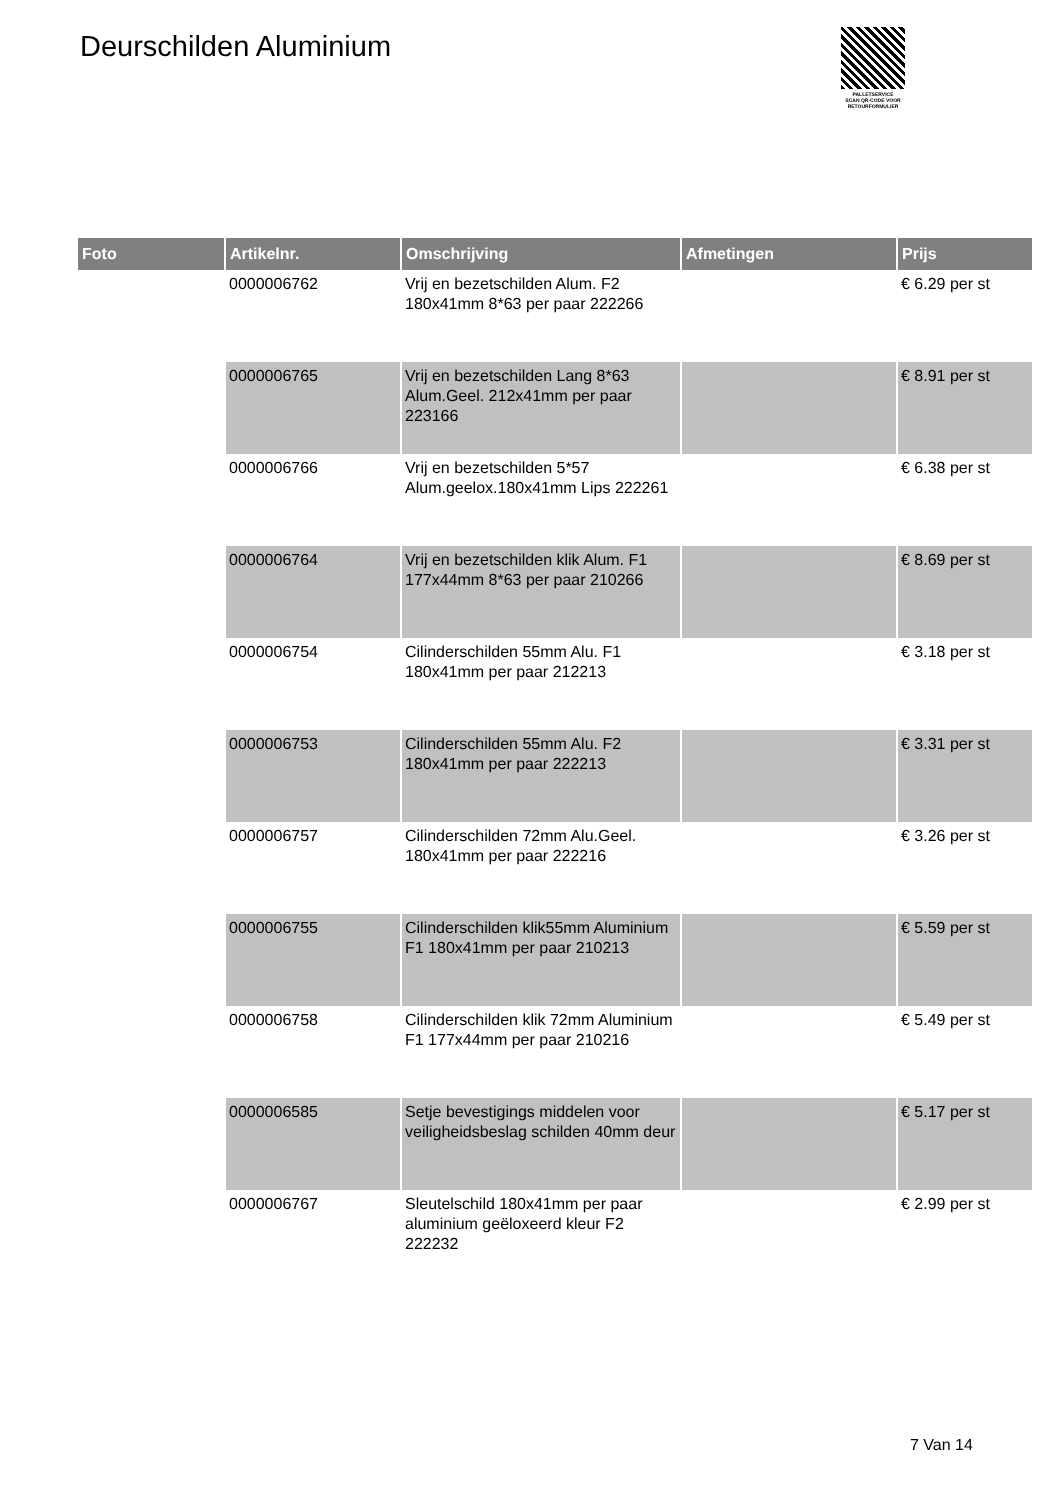Deurschilden Aluminium
PALLETSERVICE
SCAN QR-CODE VOOR RETOURFORMULIER
| Foto | Artikelnr. | Omschrijving | Afmetingen | Prijs |
| --- | --- | --- | --- | --- |
| | 0000006762 | Vrij en bezetschilden Alum. F2 180x41mm 8*63 per paar 222266 | | € 6.29 per st |
| | 0000006765 | Vrij en bezetschilden Lang 8*63 Alum.Geel. 212x41mm per paar 223166 | | € 8.91 per st |
| | 0000006766 | Vrij en bezetschilden 5*57 Alum.geelox.180x41mm Lips 222261 | | € 6.38 per st |
| | 0000006764 | Vrij en bezetschilden klik Alum. F1 177x44mm 8*63 per paar 210266 | | € 8.69 per st |
| | 0000006754 | Cilinderschilden 55mm Alu. F1 180x41mm per paar 212213 | | € 3.18 per st |
| | 0000006753 | Cilinderschilden 55mm Alu. F2 180x41mm per paar 222213 | | € 3.31 per st |
| | 0000006757 | Cilinderschilden 72mm Alu.Geel. 180x41mm per paar 222216 | | € 3.26 per st |
| | 0000006755 | Cilinderschilden klik55mm Aluminium F1 180x41mm per paar 210213 | | € 5.59 per st |
| | 0000006758 | Cilinderschilden klik 72mm Aluminium F1 177x44mm per paar 210216 | | € 5.49 per st |
| | 0000006585 | Setje bevestigings middelen voor veiligheidsbeslag schilden 40mm deur | | € 5.17 per st |
| | 0000006767 | Sleutelschild 180x41mm per paar aluminium geëloxeerd kleur F2 222232 | | € 2.99 per st |
7 Van 14